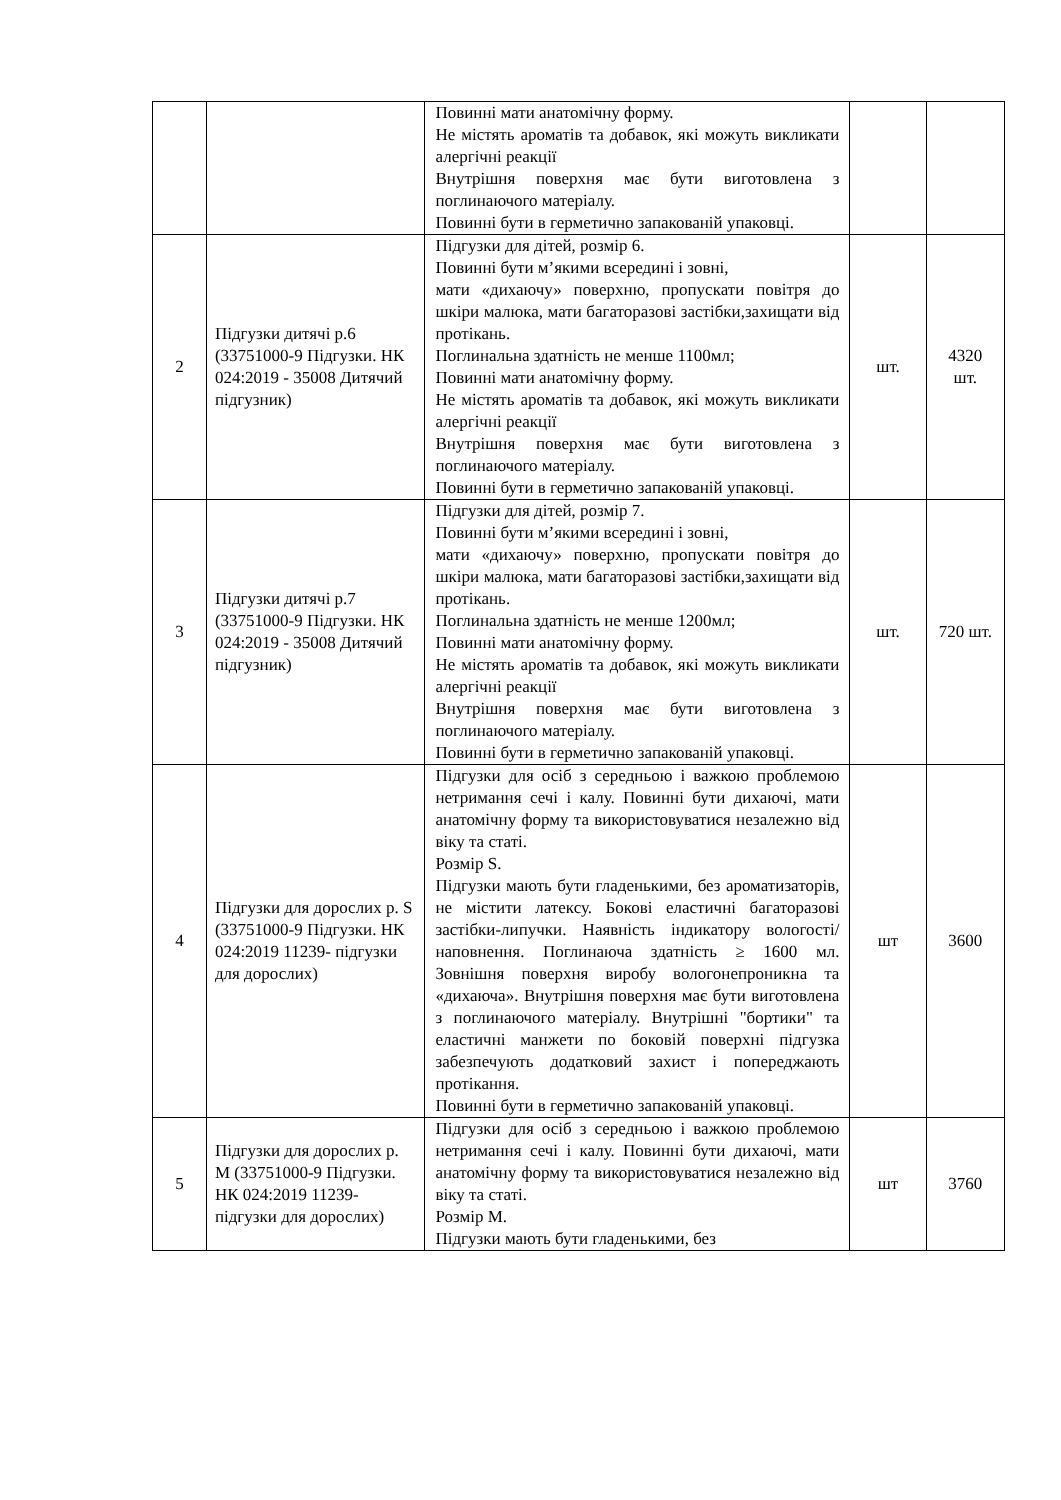| | | Повинні мати анатомічну форму. Не містять ароматів та добавок, які можуть викликати алергічні реакції Внутрішня поверхня має бути виготовлена з поглинаючого матеріалу. Повинні бути в герметично запакованій упаковці. | | |
| 2 | Підгузки дитячі р.6 (33751000-9 Підгузки. НК 024:2019 - 35008 Дитячий підгузник) | Підгузки для дітей, розмір 6. Повинні бути м’якими всередині і зовні, мати «дихаючу» поверхню, пропускати повітря до шкіри малюка, мати багаторазові застібки,захищати від протікань. Поглинальна здатність не менше 1100мл; Повинні мати анатомічну форму. Не містять ароматів та добавок, які можуть викликати алергічні реакції Внутрішня поверхня має бути виготовлена з поглинаючого матеріалу. Повинні бути в герметично запакованій упаковці. | шт. | 4320 шт. |
| 3 | Підгузки дитячі р.7 (33751000-9 Підгузки. НК 024:2019 - 35008 Дитячий підгузник) | Підгузки для дітей, розмір 7. Повинні бути м’якими всередині і зовні, мати «дихаючу» поверхню, пропускати повітря до шкіри малюка, мати багаторазові застібки,захищати від протікань. Поглинальна здатність не менше 1200мл; Повинні мати анатомічну форму. Не містять ароматів та добавок, які можуть викликати алергічні реакції Внутрішня поверхня має бути виготовлена з поглинаючого матеріалу. Повинні бути в герметично запакованій упаковці. | шт. | 720 шт. |
| 4 | Підгузки для дорослих р. S (33751000-9 Підгузки. НК 024:2019 11239- підгузки для дорослих) | Підгузки для осіб з середньою і важкою проблемою нетримання сечі і калу. Повинні бути дихаючі, мати анатомічну форму та використовуватися незалежно від віку та статі. Розмір S. Підгузки мають бути гладенькими, без ароматизаторів, не містити латексу. Бокові еластичні багаторазові застібки-липучки. Наявність індикатору вологості/наповнення. Поглинаюча здатність ≥ 1600 мл. Зовнішня поверхня виробу вологонепроникна та «дихаюча». Внутрішня поверхня має бути виготовлена з поглинаючого матеріалу. Внутрішні "бортики" та еластичні манжети по боковій поверхні підгузка забезпечують додатковий захист і попереджають протікання. Повинні бути в герметично запакованій упаковці. | шт | 3600 |
| 5 | Підгузки для дорослих р. M (33751000-9 Підгузки. НК 024:2019 11239- підгузки для дорослих) | Підгузки для осіб з середньою і важкою проблемою нетримання сечі і калу. Повинні бути дихаючі, мати анатомічну форму та використовуватися незалежно від віку та статі. Розмір M. Підгузки мають бути гладенькими, без | шт | 3760 |